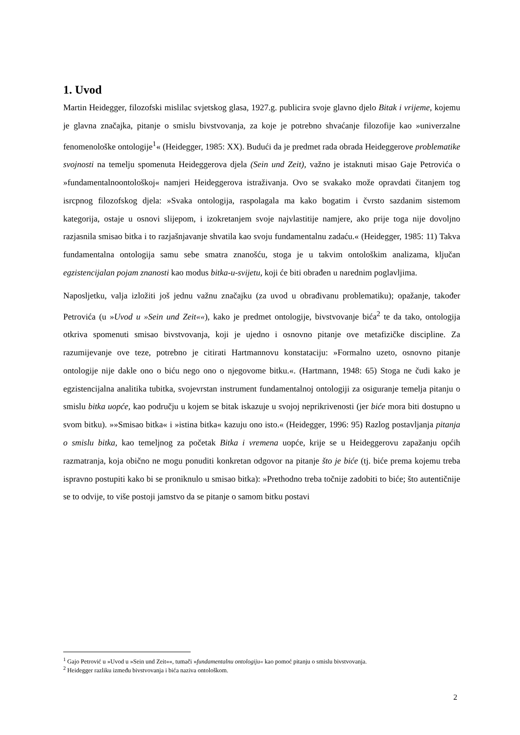1. Uvod
Martin Heidegger, filozofski mislilac svjetskog glasa, 1927.g. publicira svoje glavno djelo Bitak i vrijeme, kojemu je glavna značajka, pitanje o smislu bivstvovanja, za koje je potrebno shvaćanje filozofije kao »univerzalne fenomenološke ontologije<sup>1</sup>« (Heidegger, 1985: XX). Budući da je predmet rada obrada Heideggerove problematike svojnosti na temelju spomenuta Heideggerova djela (Sein und Zeit), važno je istaknuti misao Gaje Petrovića o »fundamentalnoontološkoj« namjeri Heideggerova istraživanja. Ovo se svakako može opravdati čitanjem tog isrcpnog filozofskog djela: »Svaka ontologija, raspolagala ma kako bogatim i čvrsto sazdanim sistemom kategorija, ostaje u osnovi slijepom, i izokretanjem svoje najvlastitije namjere, ako prije toga nije dovoljno razjasnila smisao bitka i to razjašnjavanje shvatila kao svoju fundamentalnu zadaću.« (Heidegger, 1985: 11) Takva fundamentalna ontologija samu sebe smatra znanošću, stoga je u takvim ontološkim analizama, ključan egzistencijalan pojam znanosti kao modus bitka-u-svijetu, koji će biti obrađen u narednim poglavljima.
Naposljetku, valja izložiti još jednu važnu značajku (za uvod u obrađivanu problematiku); opažanje, također Petrovića (u »Uvod u »Sein und Zeit««), kako je predmet ontologije, bivstvovanje bića<sup>2</sup> te da tako, ontologija otkriva spomenuti smisao bivstvovanja, koji je ujedno i osnovno pitanje ove metafizičke discipline. Za razumijevanje ove teze, potrebno je citirati Hartmannovu konstataciju: »Formalno uzeto, osnovno pitanje ontologije nije dakle ono o biću nego ono o njegovome bitku.«. (Hartmann, 1948: 65) Stoga ne čudi kako je egzistencijalna analitika tubitka, svojevrstan instrument fundamentalnoj ontologiji za osiguranje temelja pitanju o smislu bitka uopće, kao području u kojem se bitak iskazuje u svojoj neprikrivenosti (jer biće mora biti dostupno u svom bitku). »»Smisao bitka« i »istina bitka« kazuju ono isto.« (Heidegger, 1996: 95) Razlog postavljanja pitanja o smislu bitka, kao temeljnog za početak Bitka i vremena uopće, krije se u Heideggerovu zapažanju općih razmatranja, koja obično ne mogu ponuditi konkretan odgovor na pitanje što je biće (tj. biće prema kojemu treba ispravno postupiti kako bi se proniknulo u smisao bitka): »Prethodno treba točnije zadobiti to biće; što autentičnije se to odvije, to više postoji jamstvo da se pitanje o samom bitku postavi
<sup>1</sup> Gajo Petrović u »Uvod u »Sein und Zeit««, tumači »fundamentalnu ontologiju« kao pomoć pitanju o smislu bivstvovanja.
<sup>2</sup> Heidegger razliku između bivstvovanja i bića naziva ontološkom.
2